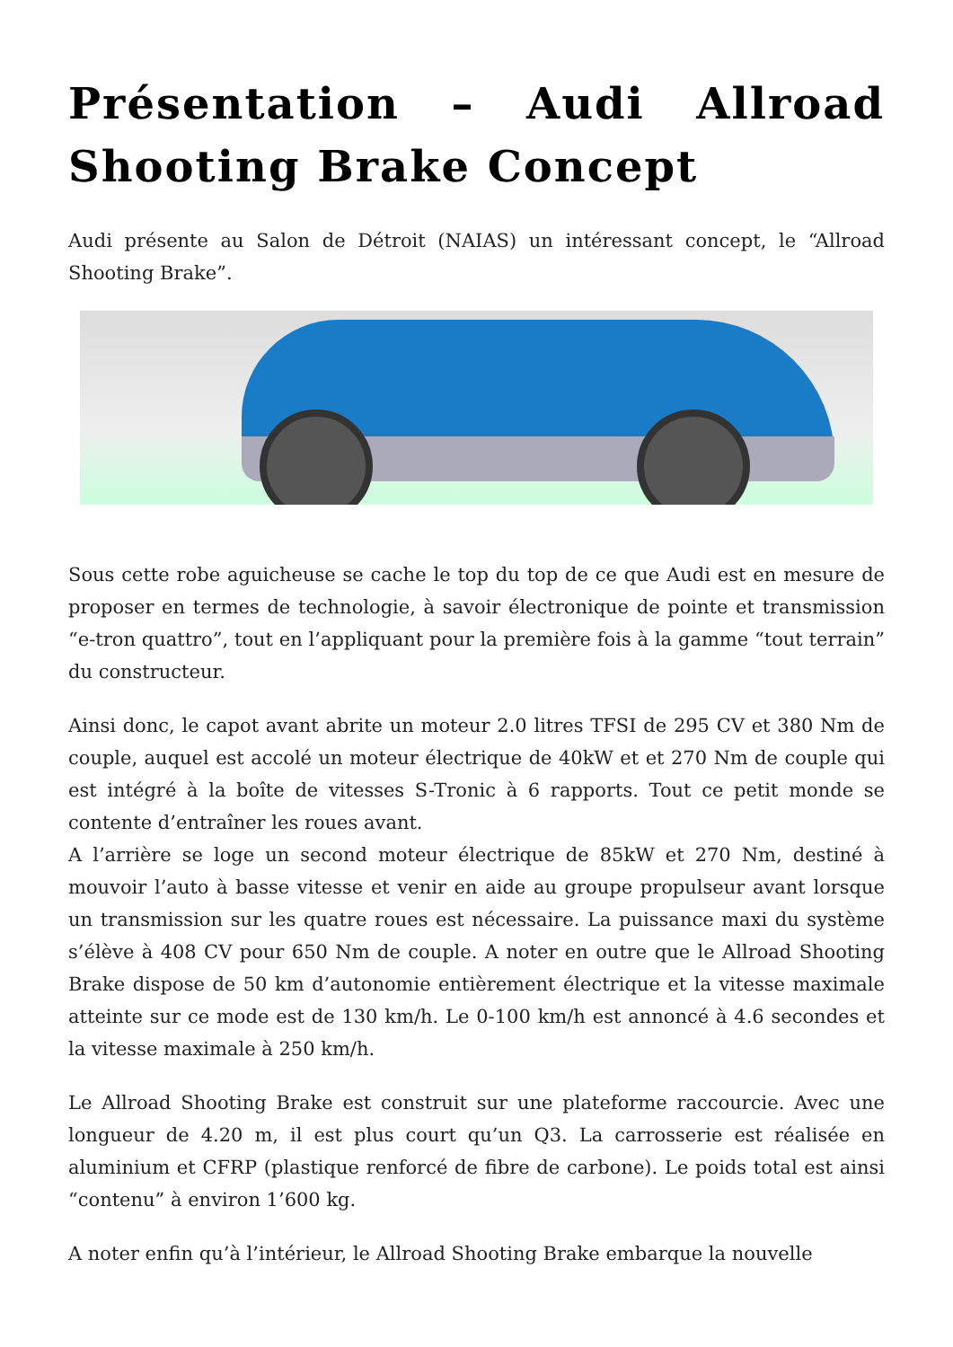Présentation – Audi Allroad Shooting Brake Concept
Audi présente au Salon de Détroit (NAIAS) un intéressant concept, le “Allroad Shooting Brake”.
Sous cette robe aguicheuse se cache le top du top de ce que Audi est en mesure de proposer en termes de technologie, à savoir électronique de pointe et transmission “e-tron quattro”, tout en l’appliquant pour la première fois à la gamme “tout terrain” du constructeur.
Ainsi donc, le capot avant abrite un moteur 2.0 litres TFSI de 295 CV et 380 Nm de couple, auquel est accolé un moteur électrique de 40kW et et 270 Nm de couple qui est intégré à la boîte de vitesses S-Tronic à 6 rapports. Tout ce petit monde se contente d’entraîner les roues avant.
A l’arrière se loge un second moteur électrique de 85kW et 270 Nm, destiné à mouvoir l’auto à basse vitesse et venir en aide au groupe propulseur avant lorsque un transmission sur les quatre roues est nécessaire. La puissance maxi du système s’élève à 408 CV pour 650 Nm de couple. A noter en outre que le Allroad Shooting Brake dispose de 50 km d’autonomie entièrement électrique et la vitesse maximale atteinte sur ce mode est de 130 km/h. Le 0-100 km/h est annoncé à 4.6 secondes et la vitesse maximale à 250 km/h.
Le Allroad Shooting Brake est construit sur une plateforme raccourcie. Avec une longueur de 4.20 m, il est plus court qu’un Q3. La carrosserie est réalisée en aluminium et CFRP (plastique renforcé de fibre de carbone). Le poids total est ainsi “contenu” à environ 1’600 kg.
A noter enfin qu’à l’intérieur, le Allroad Shooting Brake embarque la nouvelle